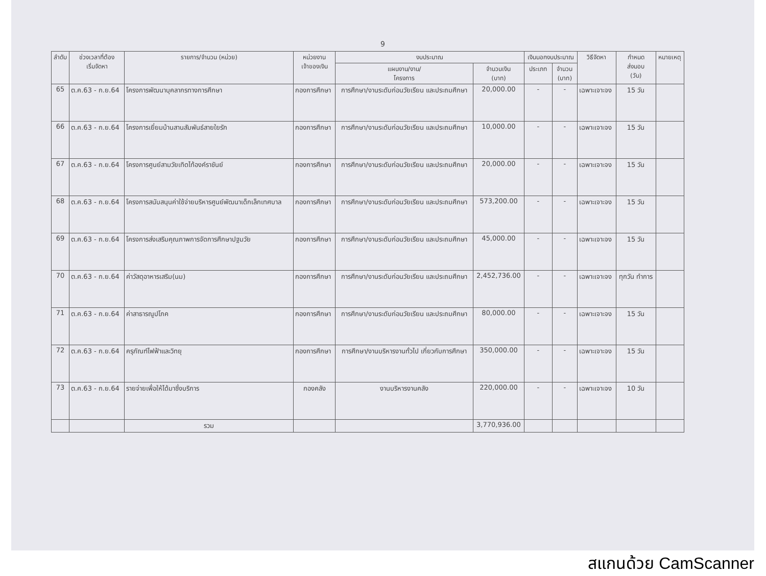9
| ลำดับ | ช่วงเวลาที่ต้อง เริ่มจัดหา | รายการ/จำนวน (หน่วย) | หน่วยงาน เจ้าของเงิน | งบประมาณ | | เงินนอกงบประมาณ | | วิธีจัดหา | กำหนด ส่งมอบ (วัน) | หมายเหตุ |
| --- | --- | --- | --- | --- | --- | --- | --- | --- | --- | --- |
| | | | | แผนงาน/งาน/ โครงการ | จำนวนเงิน (บาท) | ประเภท | จำนวน (บาท) | | | |
| 65 | ต.ค.63 - ก.ย.64 | โครงการพัฒนาบุคลากรทางการศึกษา | กองการศึกษา | การศึกษา/งานระดับก่อนวัยเรียน และประถมศึกษา | 20,000.00 | - | - | เฉพาะเจาะจง | 15 วัน | |
| 66 | ต.ค.63 - ก.ย.64 | โครงการเยี่ยมบ้านสานสัมพันธ์สายใยรัก | กองการศึกษา | การศึกษา/งานระดับก่อนวัยเรียน และประถมศึกษา | 10,000.00 | - | - | เฉพาะเจาะจง | 15 วัน | |
| 67 | ต.ค.63 - ก.ย.64 | โครงการศูนย์สามวัยเทิดไท้องค์ราชันย์ | กองการศึกษา | การศึกษา/งานระดับก่อนวัยเรียน และประถมศึกษา | 20,000.00 | - | - | เฉพาะเจาะจง | 15 วัน | |
| 68 | ต.ค.63 - ก.ย.64 | โครงการสนับสนุนค่าใช้จ่ายบริหารศูนย์พัฒนาเด็กเล็กเทศบาล | กองการศึกษา | การศึกษา/งานระดับก่อนวัยเรียน และประถมศึกษา | 573,200.00 | - | - | เฉพาะเจาะจง | 15 วัน | |
| 69 | ต.ค.63 - ก.ย.64 | โครงการส่งเสริมคุณภาพการจัดการศึกษาปฐมวัย | กองการศึกษา | การศึกษา/งานระดับก่อนวัยเรียน และประถมศึกษา | 45,000.00 | - | - | เฉพาะเจาะจง | 15 วัน | |
| 70 | ต.ค.63 - ก.ย.64 | ค่าวัสดุอาหารเสริม(นม) | กองการศึกษา | การศึกษา/งานระดับก่อนวัยเรียน และประถมศึกษา | 2,452,736.00 | - | - | เฉพาะเจาะจง | ทุกวัน ทำการ | |
| 71 | ต.ค.63 - ก.ย.64 | ค่าสาธารณูปโภค | กองการศึกษา | การศึกษา/งานระดับก่อนวัยเรียน และประถมศึกษา | 80,000.00 | - | - | เฉพาะเจาะจง | 15 วัน | |
| 72 | ต.ค.63 - ก.ย.64 | ครุภัณฑ์ไฟฟ้าและวิทยุ | กองการศึกษา | การศึกษา/งานบริหารงานทั่วไป เกี่ยวกับการศึกษา | 350,000.00 | - | - | เฉพาะเจาะจง | 15 วัน | |
| 73 | ต.ค.63 - ก.ย.64 | รายจ่ายเพื่อให้ได้มาซึ่งบริการ | กองคลัง | งานบริหารงานคลัง | 220,000.00 | - | - | เฉพาะเจาะจง | 10 วัน | |
| | | รวม | | | 3,770,936.00 | | | | | |
สแกนด้วย CamScanner